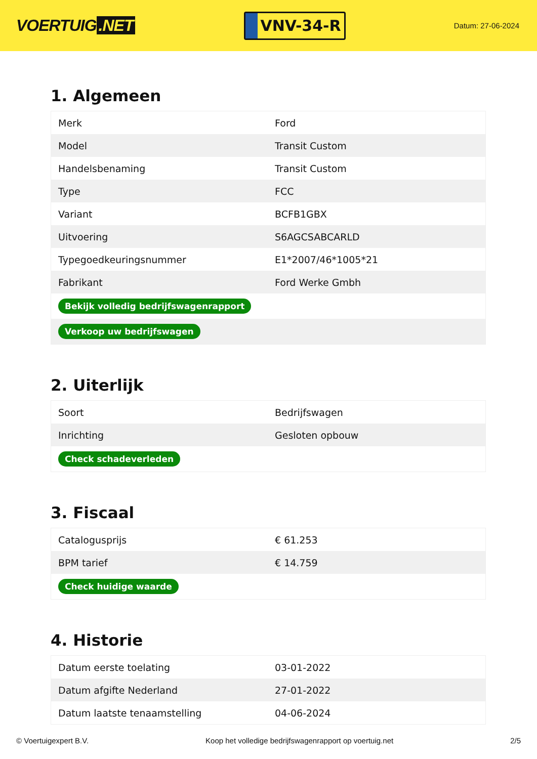VOERTUIG.NET
VNV-34-R
Datum: 27-06-2024
1. Algemeen
| Merk | Ford |
| Model | Transit Custom |
| Handelsbenaming | Transit Custom |
| Type | FCC |
| Variant | BCFB1GBX |
| Uitvoering | S6AGCSABCARLD |
| Typegoedkeuringsnummer | E1*2007/46*1005*21 |
| Fabrikant | Ford Werke Gmbh |
| Bekijk volledig bedrijfswagenrapport | |
| Verkoop uw bedrijfswagen | |
2. Uiterlijk
| Soort | Bedrijfswagen |
| Inrichting | Gesloten opbouw |
| Check schadeverleden | |
3. Fiscaal
| Catalogusprijs | € 61.253 |
| BPM tarief | € 14.759 |
| Check huidige waarde | |
4. Historie
| Datum eerste toelating | 03-01-2022 |
| Datum afgifte Nederland | 27-01-2022 |
| Datum laatste tenaamstelling | 04-06-2024 |
© Voertuigexpert B.V. Koop het volledige bedrijfswagenrapport op voertuig.net 2/5